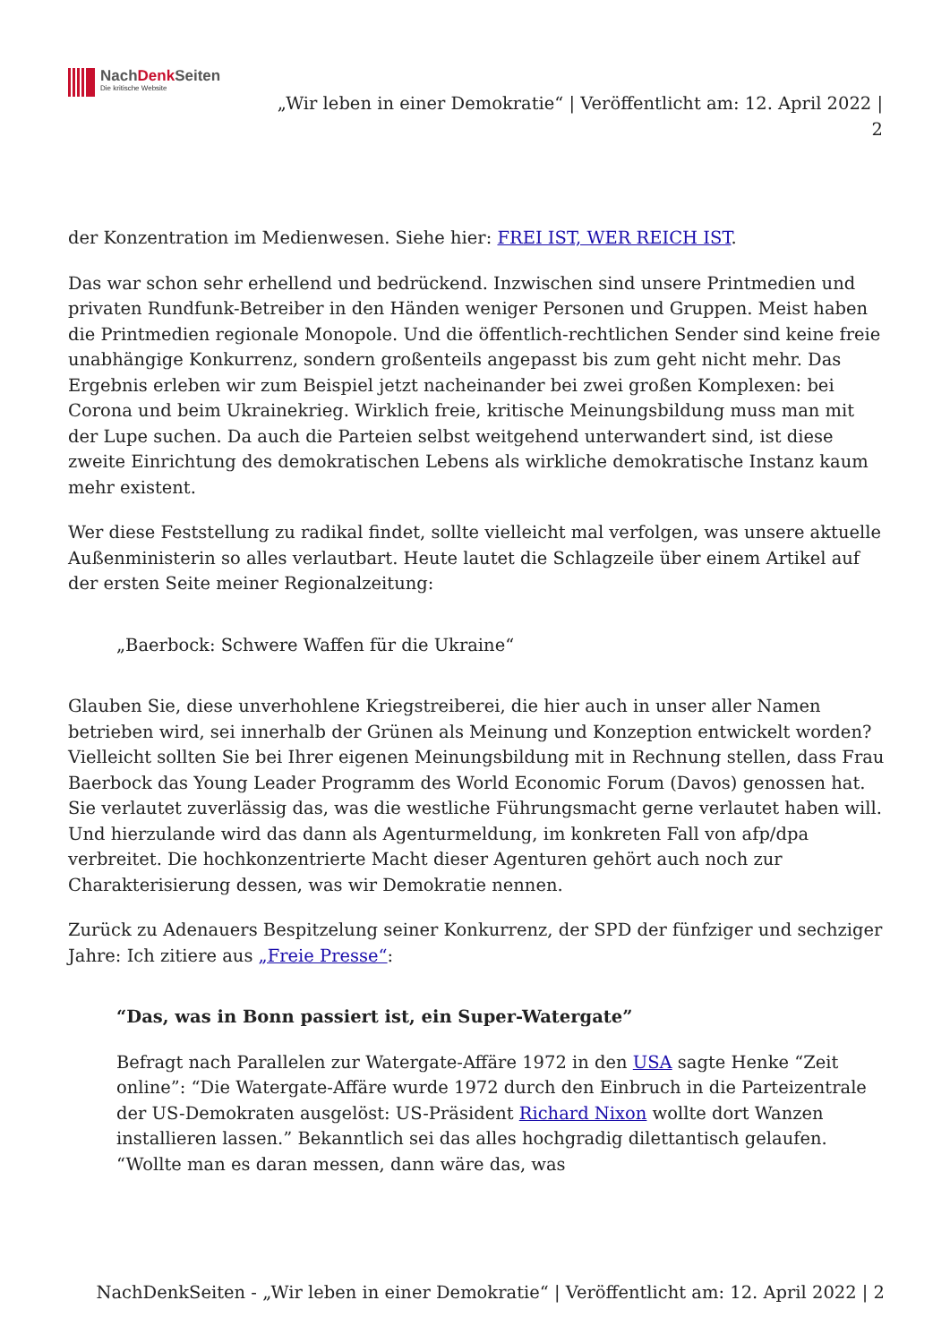NachDenk Seiten
Die kritische Website
„Wir leben in einer Demokratie“ | Veröffentlicht am: 12. April 2022 |
2
der Konzentration im Medienwesen. Siehe hier: FREI IST, WER REICH IST.
Das war schon sehr erhellend und bedrückend. Inzwischen sind unsere Printmedien und privaten Rundfunk-Betreiber in den Händen weniger Personen und Gruppen. Meist haben die Printmedien regionale Monopole. Und die öffentlich-rechtlichen Sender sind keine freie unabhängige Konkurrenz, sondern großenteils angepasst bis zum geht nicht mehr. Das Ergebnis erleben wir zum Beispiel jetzt nacheinander bei zwei großen Komplexen: bei Corona und beim Ukrainekrieg. Wirklich freie, kritische Meinungsbildung muss man mit der Lupe suchen. Da auch die Parteien selbst weitgehend unterwandert sind, ist diese zweite Einrichtung des demokratischen Lebens als wirkliche demokratische Instanz kaum mehr existent.
Wer diese Feststellung zu radikal findet, sollte vielleicht mal verfolgen, was unsere aktuelle Außenministerin so alles verlautbart. Heute lautet die Schlagzeile über einem Artikel auf der ersten Seite meiner Regionalzeitung:
„Baerbock: Schwere Waffen für die Ukraine“
Glauben Sie, diese unverhohlene Kriegstreiberei, die hier auch in unser aller Namen betrieben wird, sei innerhalb der Grünen als Meinung und Konzeption entwickelt worden? Vielleicht sollten Sie bei Ihrer eigenen Meinungsbildung mit in Rechnung stellen, dass Frau Baerbock das Young Leader Programm des World Economic Forum (Davos) genossen hat. Sie verlautet zuverlässig das, was die westliche Führungsmacht gerne verlautet haben will. Und hierzulande wird das dann als Agenturmeldung, im konkreten Fall von afp/dpa verbreitet. Die hochkonzentrierte Macht dieser Agenturen gehört auch noch zur Charakterisierung dessen, was wir Demokratie nennen.
Zurück zu Adenauers Bespitzelung seiner Konkurrenz, der SPD der fünfziger und sechziger Jahre: Ich zitiere aus „Freie Presse“:
“Das, was in Bonn passiert ist, ein Super-Watergate”
Befragt nach Parallelen zur Watergate-Affäre 1972 in den USA sagte Henke “Zeit online”: “Die Watergate-Affäre wurde 1972 durch den Einbruch in die Parteizentrale der US-Demokraten ausgelöst: US-Präsident Richard Nixon wollte dort Wanzen installieren lassen.” Bekanntlich sei das alles hochgradig dilettantisch gelaufen. “Wollte man es daran messen, dann wäre das, was
NachDenkSeiten - „Wir leben in einer Demokratie“ | Veröffentlicht am: 12. April 2022 | 2